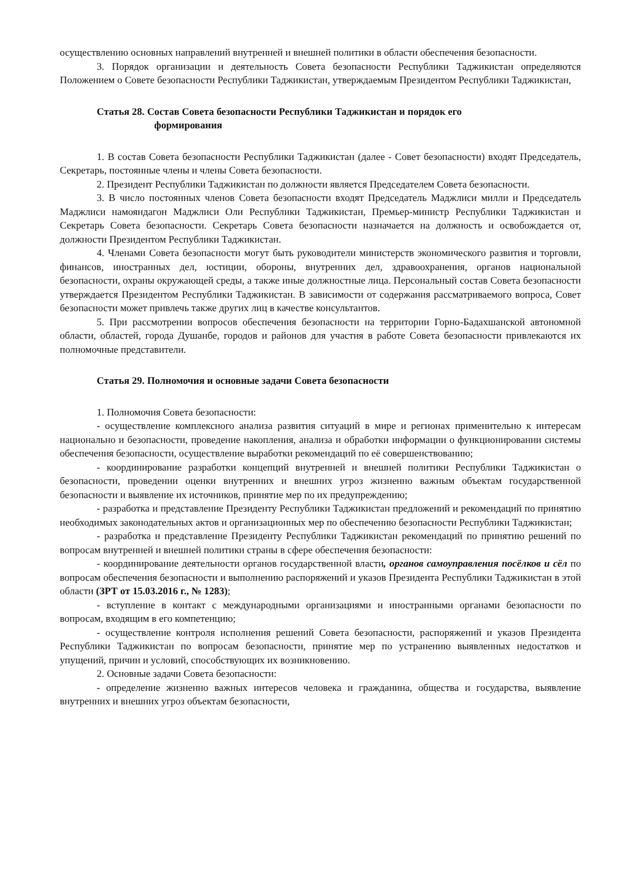осуществлению основных направлений внутренней и внешней политики в области обеспечения безопасности.
3. Порядок организации и деятельность Совета безопасности Республики Таджикистан определяются Положением о Совете безопасности Республики Таджикистан, утверждаемым Президентом Республики Таджикистан,
Статья 28. Состав Совета безопасности Республики Таджикистан и порядок его
формирования
1. В состав Совета безопасности Республики Таджикистан (далее - Совет безопасности) входят Председатель, Секретарь, постоянные члены и члены Совета безопасности.
2. Президент Республики Таджикистан по должности является Председателем Совета безопасности.
3. В число постоянных членов Совета безопасности входят Председатель Маджлиси милли и Председатель Маджлиси намояндагон Маджлиси Оли Республики Таджикистан, Премьер-министр Республики Таджикистан и Секретарь Совета безопасности. Секретарь Совета безопасности назначается на должность и освобождается от, должности Президентом Республики Таджикистан.
4. Членами Совета безопасности могут быть руководители министерств экономического развития и торговли, финансов, иностранных дел, юстиции, обороны, внутренних дел, здравоохранения, органов национальной безопасности, охраны окружающей среды, а также иные должностные лица. Персональный состав Совета безопасности утверждается Президентом Республики Таджикистан. В зависимости от содержания рассматриваемого вопроса, Совет безопасности может привлечь также других лиц в качестве консультантов.
5. При рассмотрении вопросов обеспечения безопасности на территории Горно-Бадахшанской автономной области, областей, города Душанбе, городов и районов для участия в работе Совета безопасности привлекаются их полномочные представители.
Статья 29. Полномочия и основные задачи Совета безопасности
1. Полномочия Совета безопасности:
- осуществление комплексного анализа развития ситуаций в мире и регионах применительно к интересам национально и безопасности, проведение накопления, анализа и обработки информации о функционировании системы обеспечения безопасности, осуществление выработки рекомендаций по её совершенствованию;
- координирование разработки концепций внутренней и внешней политики Республики Таджикистан о безопасности, проведении оценки внутренних и внешних угроз жизненно важным объектам государственной безопасности и выявление их источников, принятие мер по их предупреждению;
- разработка и представление Президенту Республики Таджикистан предложений и рекомендаций по принятию необходимых законодательных актов и организационных мер по обеспечению безопасности Республики Таджикистан;
- разработка и представление Президенту Республики Таджикистан рекомендаций по принятию решений по вопросам внутренней и внешней политики страны в сфере обеспечения безопасности:
- координирование деятельности органов государственной власти, органов самоуправления посёлков и сёл по вопросам обеспечения безопасности и выполнению распоряжений и указов Президента Республики Таджикистан в этой области (ЗРТ от 15.03.2016 г., № 1283);
- вступление в контакт с международными организациями и иностранными органами безопасности по вопросам, входящим в его компетенцию;
- осуществление контроля исполнения решений Совета безопасности, распоряжений и указов Президента Республики Таджикистан по вопросам безопасности, принятие мер по устранению выявленных недостатков и упущений, причин и условий, способствующих их возникновению.
2. Основные задачи Совета безопасности:
- определение жизненно важных интересов человека и гражданина, общества и государства, выявление внутренних и внешних угроз объектам безопасности,